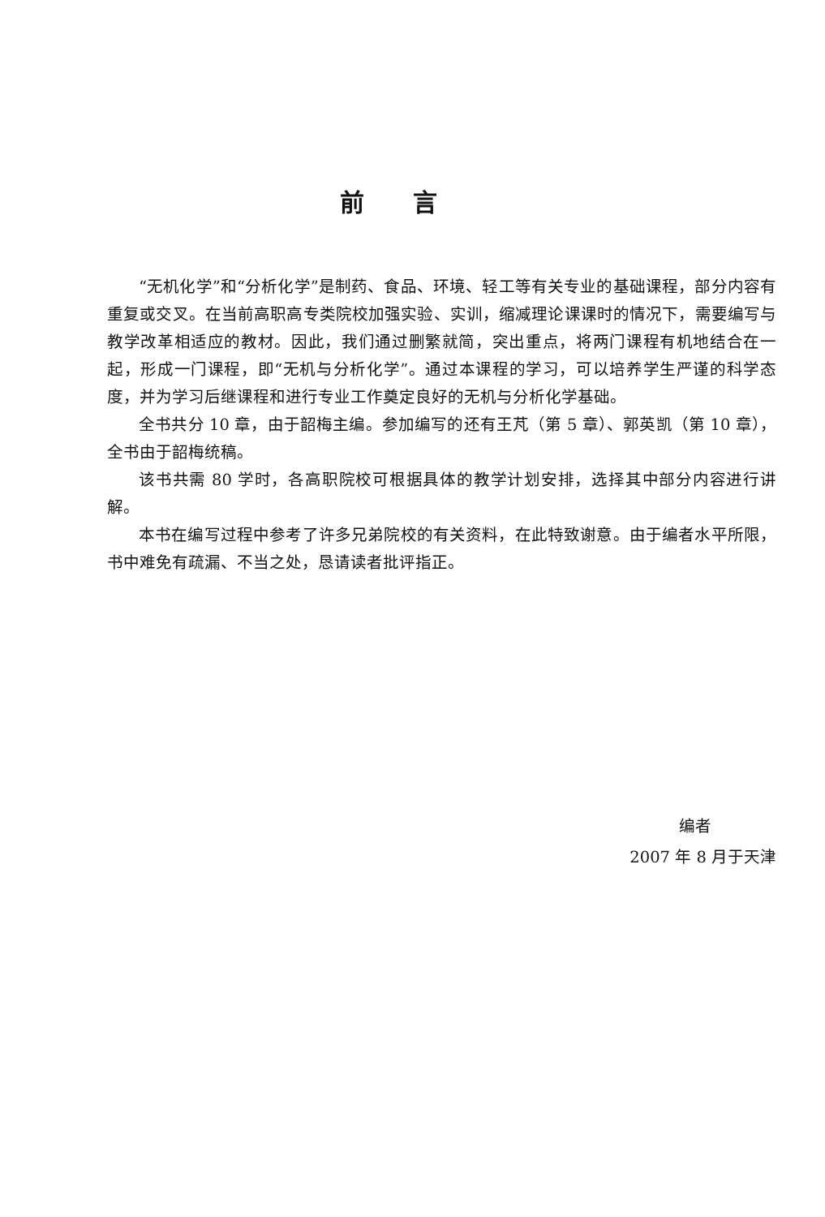前言
“无机化学”和“分析化学”是制药、食品、环境、轻工等有关专业的基础课程，部分内容有重复或交叉。在当前高职高专类院校加强实验、实训，缩减理论课课时的情况下，需要编写与教学改革相适应的教材。因此，我们通过删繁就简，突出重点，将两门课程有机地结合在一起，形成一门课程，即“无机与分析化学”。通过本课程的学习，可以培养学生严谨的科学态度，并为学习后继课程和进行专业工作奠定良好的无机与分析化学基础。
全书共分 10 章，由于韶梅主编。参加编写的还有王芃（第 5 章）、郭英凯（第 10 章），全书由于韶梅统稿。
该书共需 80 学时，各高职院校可根据具体的教学计划安排，选择其中部分内容进行讲解。
本书在编写过程中参考了许多兄弟院校的有关资料，在此特致谢意。由于编者水平所限，书中难免有疏漏、不当之处，恳请读者批评指正。
编者
2007 年 8 月于天津